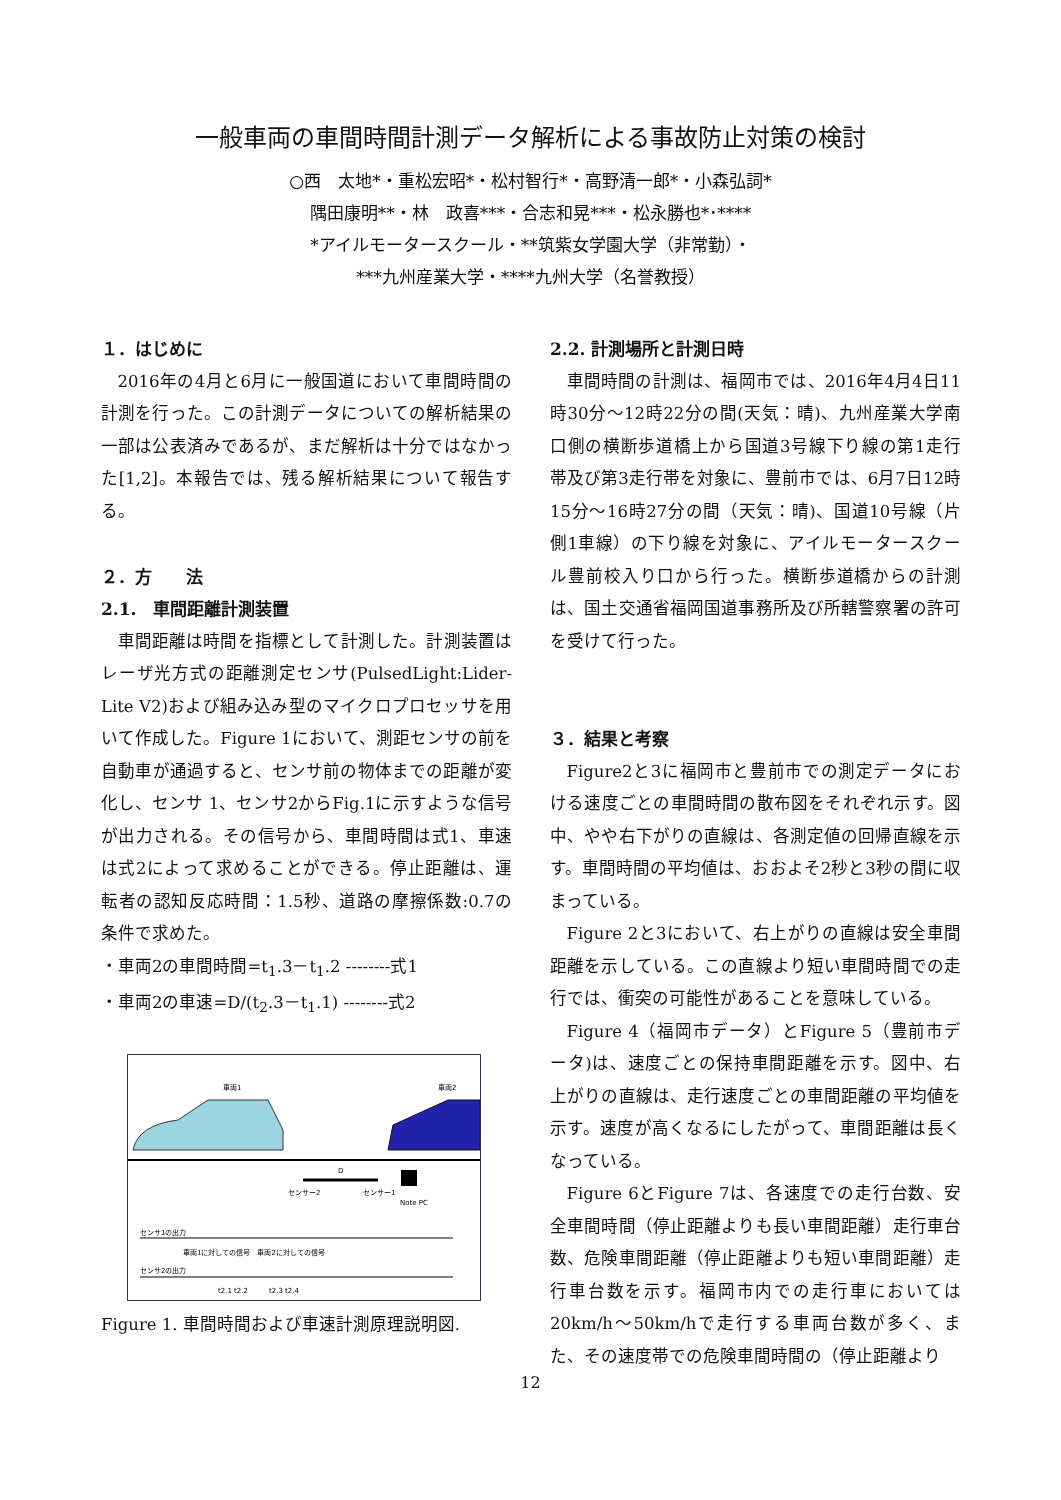一般車両の車間時間計測データ解析による事故防止対策の検討
○西　太地*・重松宏昭*・松村智行*・高野清一郎*・小森弘詞*
隅田康明**・林　政喜***・合志和晃***・松永勝也*･****
*アイルモータースクール・**筑紫女学園大学（非常勤）・
***九州産業大学・****九州大学（名誉教授）
１．はじめに
2016年の4月と6月に一般国道において車間時間の計測を行った。この計測データについての解析結果の一部は公表済みであるが、まだ解析は十分ではなかった[1,2]。本報告では、残る解析結果について報告する。
２．方　　法
2.1.　車間距離計測装置
車間距離は時間を指標として計測した。計測装置はレーザ光方式の距離測定センサ(PulsedLight:Lider-Lite V2)および組み込み型のマイクロプロセッサを用いて作成した。Figure 1において、測距センサの前を自動車が通過すると、センサ前の物体までの距離が変化し、センサ 1、センサ2からFig.1に示すような信号が出力される。その信号から、車間時間は式1、車速は式2によって求めることができる。停止距離は、運転者の認知反応時間：1.5秒、道路の摩擦係数:0.7の条件で求めた。
・車両2の車間時間=t<sub>1</sub>.3－t<sub>1</sub>.2 --------式1
・車両2の車速=D/(t<sub>2</sub>.3－t<sub>1</sub>.1) --------式2
車両1
車両2
D
センサー2
センサー1
Note PC
センサ1の出力
車両1に対しての信号　車両2に対しての信号
センサ2の出力
t2.1 t2.2　　　t2.3 t2.4
Figure 1. 車間時間および車速計測原理説明図.
2.2. 計測場所と計測日時
車間時間の計測は、福岡市では、2016年4月4日11時30分～12時22分の間(天気：晴)、九州産業大学南口側の横断歩道橋上から国道3号線下り線の第1走行帯及び第3走行帯を対象に、豊前市では、6月7日12時15分～16時27分の間（天気：晴)、国道10号線（片側1車線）の下り線を対象に、アイルモータースクール豊前校入り口から行った。横断歩道橋からの計測は、国土交通省福岡国道事務所及び所轄警察署の許可を受けて行った。
３．結果と考察
Figure2と3に福岡市と豊前市での測定データにおける速度ごとの車間時間の散布図をそれぞれ示す。図中、やや右下がりの直線は、各測定値の回帰直線を示す。車間時間の平均値は、おおよそ2秒と3秒の間に収まっている。
Figure 2と3において、右上がりの直線は安全車間距離を示している。この直線より短い車間時間での走行では、衝突の可能性があることを意味している。
Figure 4（福岡市データ）とFigure 5（豊前市データ)は、速度ごとの保持車間距離を示す。図中、右上がりの直線は、走行速度ごとの車間距離の平均値を示す。速度が高くなるにしたがって、車間距離は長くなっている。
Figure 6とFigure 7は、各速度での走行台数、安全車間時間（停止距離よりも長い車間距離）走行車台数、危険車間距離（停止距離よりも短い車間距離）走行車台数を示す。福岡市内での走行車においては20km/h～50km/hで走行する車両台数が多く、また、その速度帯での危険車間時間の（停止距離より
12